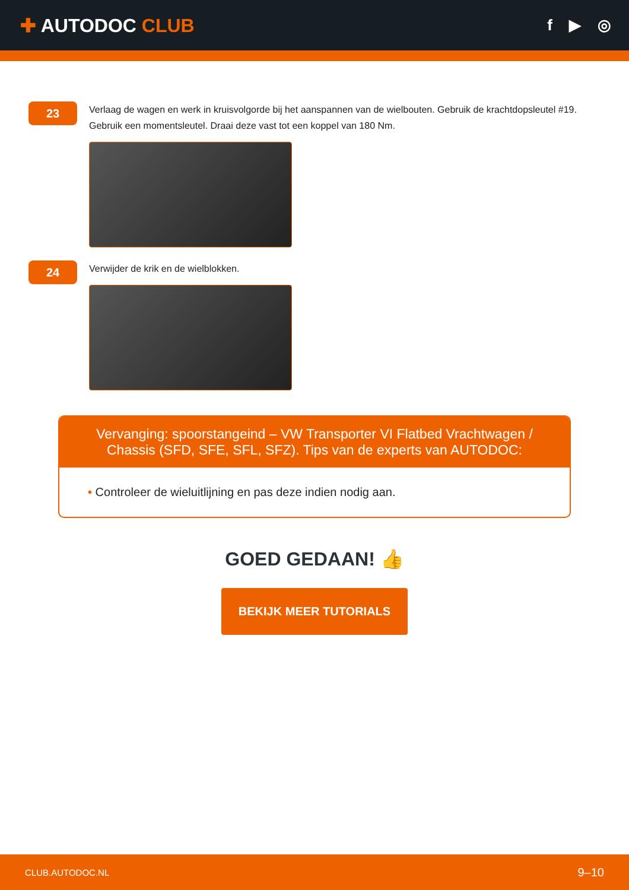✚ AUTODOC CLUB
f ▶ ◎
23
Verlaag de wagen en werk in kruisvolgorde bij het aanspannen van de wielbouten. Gebruik de krachtdopsleutel #19. Gebruik een momentsleutel. Draai deze vast tot een koppel van 180 Nm.
24
Verwijder de krik en de wielblokken.
Vervanging: spoorstangeind – VW Transporter VI Flatbed Vrachtwagen / Chassis (SFD, SFE, SFL, SFZ). Tips van de experts van AUTODOC:
• Controleer de wieluitlijning en pas deze indien nodig aan.
GOED GEDAAN! 👍
BEKIJK MEER TUTORIALS
CLUB.AUTODOC.NL 9–10